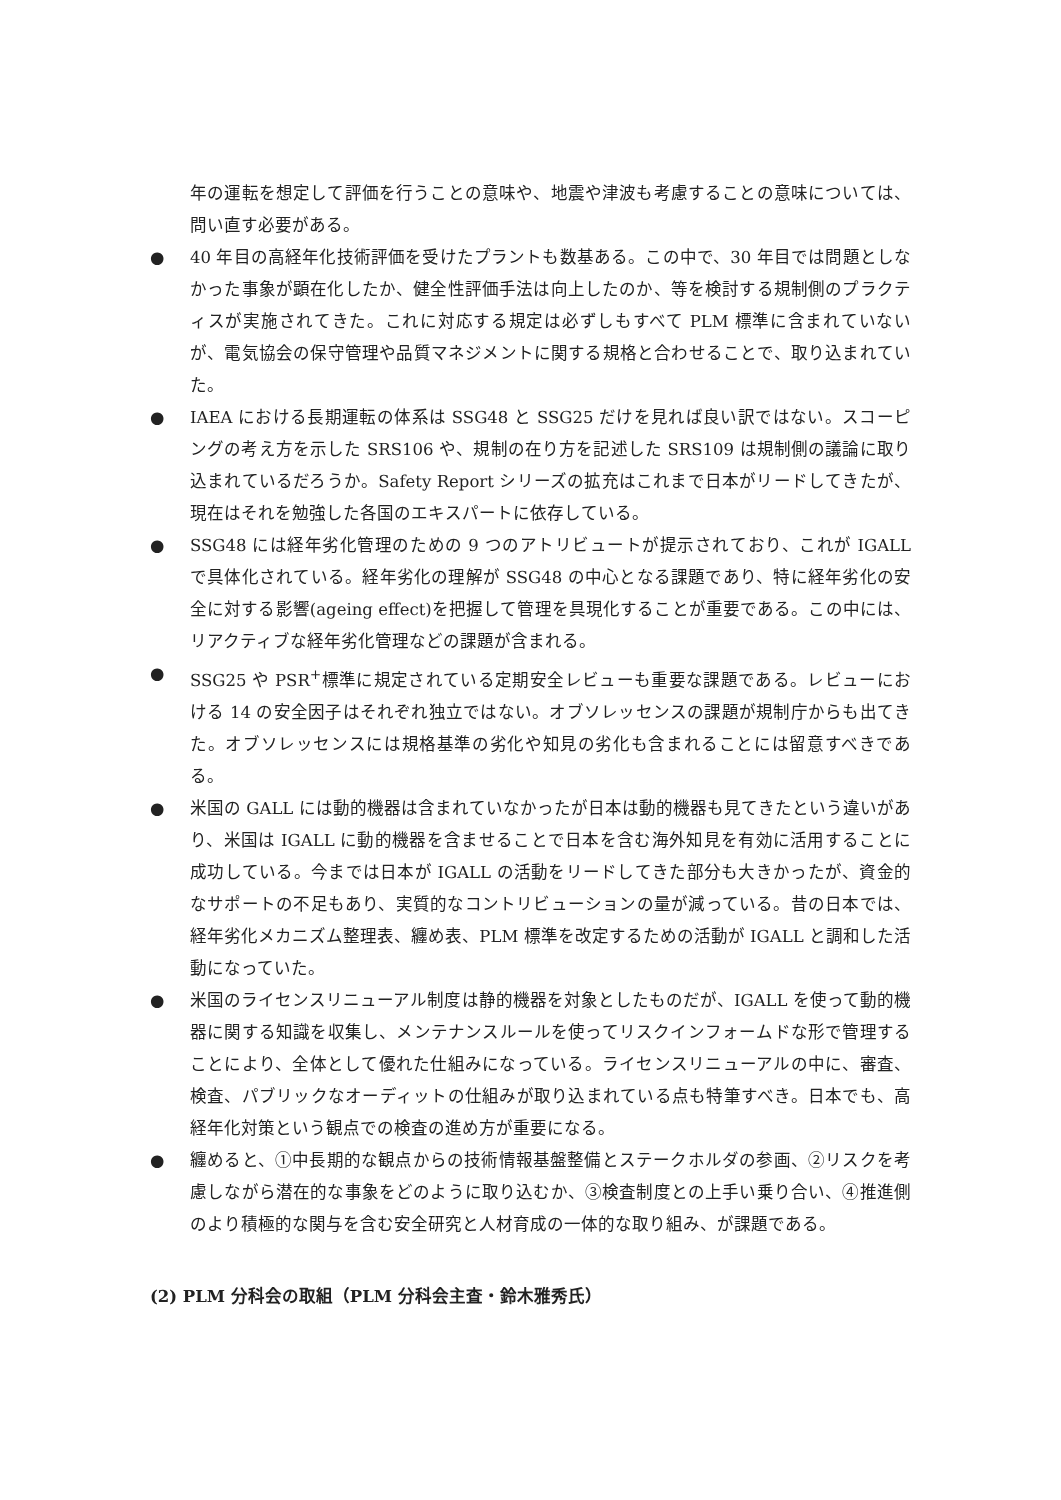年の運転を想定して評価を行うことの意味や、地震や津波も考慮することの意味については、問い直す必要がある。
● 40 年目の高経年化技術評価を受けたプラントも数基ある。この中で、30 年目では問題としなかった事象が顕在化したか、健全性評価手法は向上したのか、等を検討する規制側のプラクティスが実施されてきた。これに対応する規定は必ずしもすべて PLM 標準に含まれていないが、電気協会の保守管理や品質マネジメントに関する規格と合わせることで、取り込まれていた。
● IAEA における長期運転の体系は SSG48 と SSG25 だけを見れば良い訳ではない。スコーピングの考え方を示した SRS106 や、規制の在り方を記述した SRS109 は規制側の議論に取り込まれているだろうか。Safety Report シリーズの拡充はこれまで日本がリードしてきたが、現在はそれを勉強した各国のエキスパートに依存している。
● SSG48 には経年劣化管理のための 9 つのアトリビュートが提示されており、これが IGALL で具体化されている。経年劣化の理解が SSG48 の中心となる課題であり、特に経年劣化の安全に対する影響(ageing effect)を把握して管理を具現化することが重要である。この中には、リアクティブな経年劣化管理などの課題が含まれる。
● SSG25 や PSR<sup>+</sup>標準に規定されている定期安全レビューも重要な課題である。レビューにおける 14 の安全因子はそれぞれ独立ではない。オブソレッセンスの課題が規制庁からも出てきた。オブソレッセンスには規格基準の劣化や知見の劣化も含まれることには留意すべきである。
● 米国の GALL には動的機器は含まれていなかったが日本は動的機器も見てきたという違いがあり、米国は IGALL に動的機器を含ませることで日本を含む海外知見を有効に活用することに成功している。今までは日本が IGALL の活動をリードしてきた部分も大きかったが、資金的なサポートの不足もあり、実質的なコントリビューションの量が減っている。昔の日本では、経年劣化メカニズム整理表、纏め表、PLM 標準を改定するための活動が IGALL と調和した活動になっていた。
● 米国のライセンスリニューアル制度は静的機器を対象としたものだが、IGALL を使って動的機器に関する知識を収集し、メンテナンスルールを使ってリスクインフォームドな形で管理することにより、全体として優れた仕組みになっている。ライセンスリニューアルの中に、審査、検査、パブリックなオーディットの仕組みが取り込まれている点も特筆すべき。日本でも、高経年化対策という観点での検査の進め方が重要になる。
● 纏めると、①中長期的な観点からの技術情報基盤整備とステークホルダの参画、②リスクを考慮しながら潜在的な事象をどのように取り込むか、③検査制度との上手い乗り合い、④推進側のより積極的な関与を含む安全研究と人材育成の一体的な取り組み、が課題である。
(2) PLM 分科会の取組（PLM 分科会主査・鈴木雅秀氏）